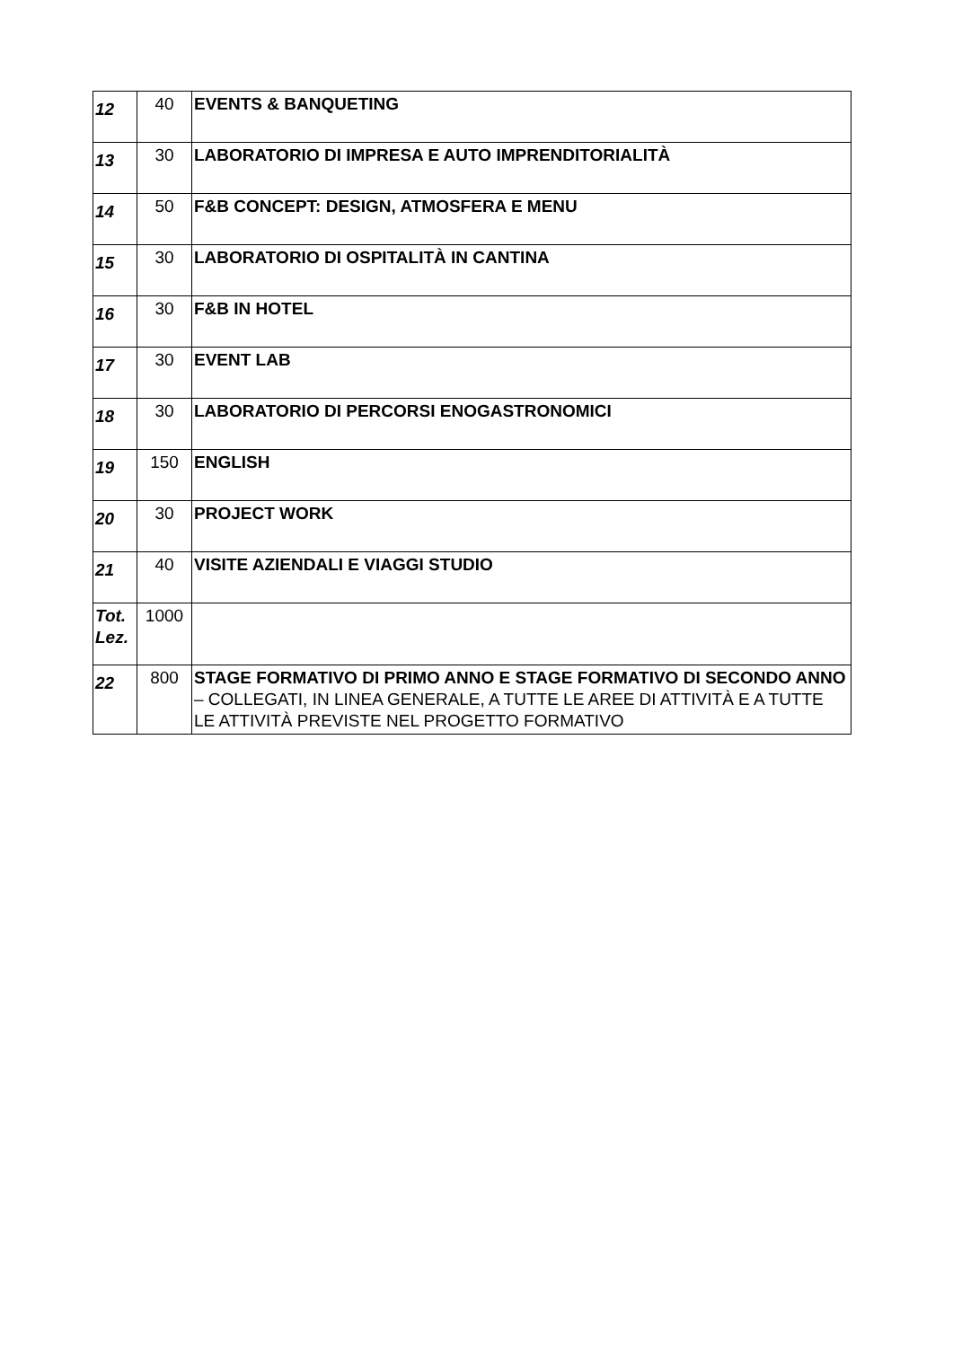| 12 | 40 | EVENTS & BANQUETING |
| 13 | 30 | LABORATORIO DI IMPRESA E AUTO IMPRENDITORIALITÀ |
| 14 | 50 | F&B CONCEPT: DESIGN, ATMOSFERA E MENU |
| 15 | 30 | LABORATORIO DI OSPITALITÀ IN CANTINA |
| 16 | 30 | F&B IN HOTEL |
| 17 | 30 | EVENT LAB |
| 18 | 30 | LABORATORIO DI PERCORSI ENOGASTRONOMICI |
| 19 | 150 | ENGLISH |
| 20 | 30 | PROJECT WORK |
| 21 | 40 | VISITE AZIENDALI E VIAGGI STUDIO |
| Tot. Lez. | 1000 | |
| 22 | 800 | STAGE FORMATIVO DI PRIMO ANNO E STAGE FORMATIVO DI SECONDO ANNO – COLLEGATI, IN LINEA GENERALE, A TUTTE LE AREE DI ATTIVITÀ E A TUTTE LE ATTIVITÀ PREVISTE NEL PROGETTO FORMATIVO |